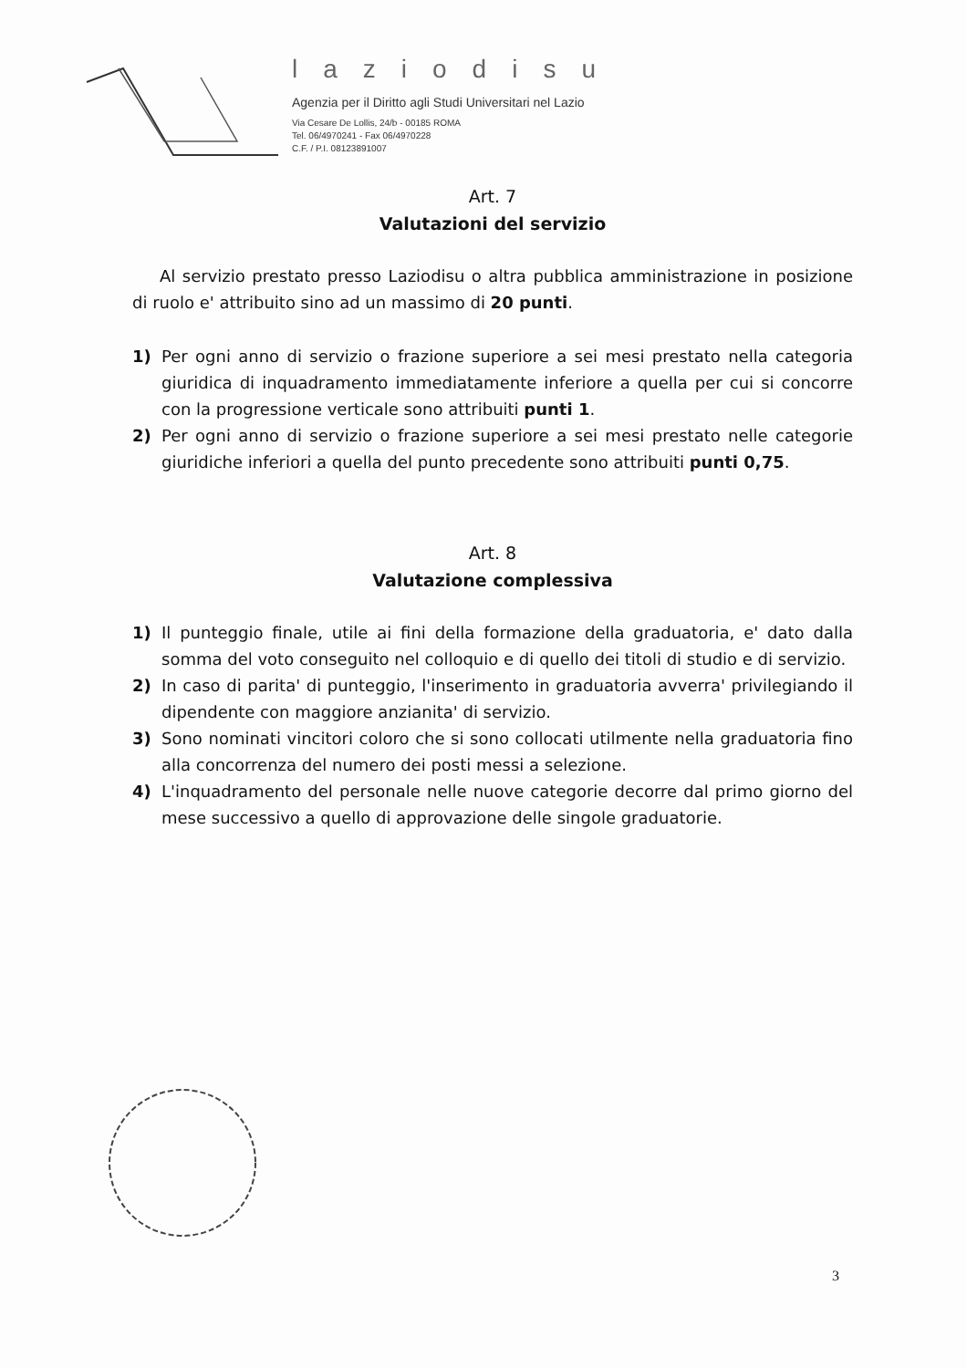laziodisu
Agenzia per il Diritto agli Studi Universitari nel Lazio
Via Cesare De Lollis, 24/b - 00185 ROMA
Tel. 06/4970241 - Fax 06/4970228
C.F. / P.I. 08123891007
Art. 7
Valutazioni del servizio
Al servizio prestato presso Laziodisu o altra pubblica amministrazione in posizione di ruolo e' attribuito sino ad un massimo di 20 punti.
1) Per ogni anno di servizio o frazione superiore a sei mesi prestato nella categoria giuridica di inquadramento immediatamente inferiore a quella per cui si concorre con la progressione verticale sono attribuiti punti 1.
2) Per ogni anno di servizio o frazione superiore a sei mesi prestato nelle categorie giuridiche inferiori a quella del punto precedente sono attribuiti punti 0,75.
Art. 8
Valutazione complessiva
1) Il punteggio finale, utile ai fini della formazione della graduatoria, e' dato dalla somma del voto conseguito nel colloquio e di quello dei titoli di studio e di servizio.
2) In caso di parita' di punteggio, l'inserimento in graduatoria avverra' privilegiando il dipendente con maggiore anzianita' di servizio.
3) Sono nominati vincitori coloro che si sono collocati utilmente nella graduatoria fino alla concorrenza del numero dei posti messi a selezione.
4) L'inquadramento del personale nelle nuove categorie decorre dal primo giorno del mese successivo a quello di approvazione delle singole graduatorie.
3